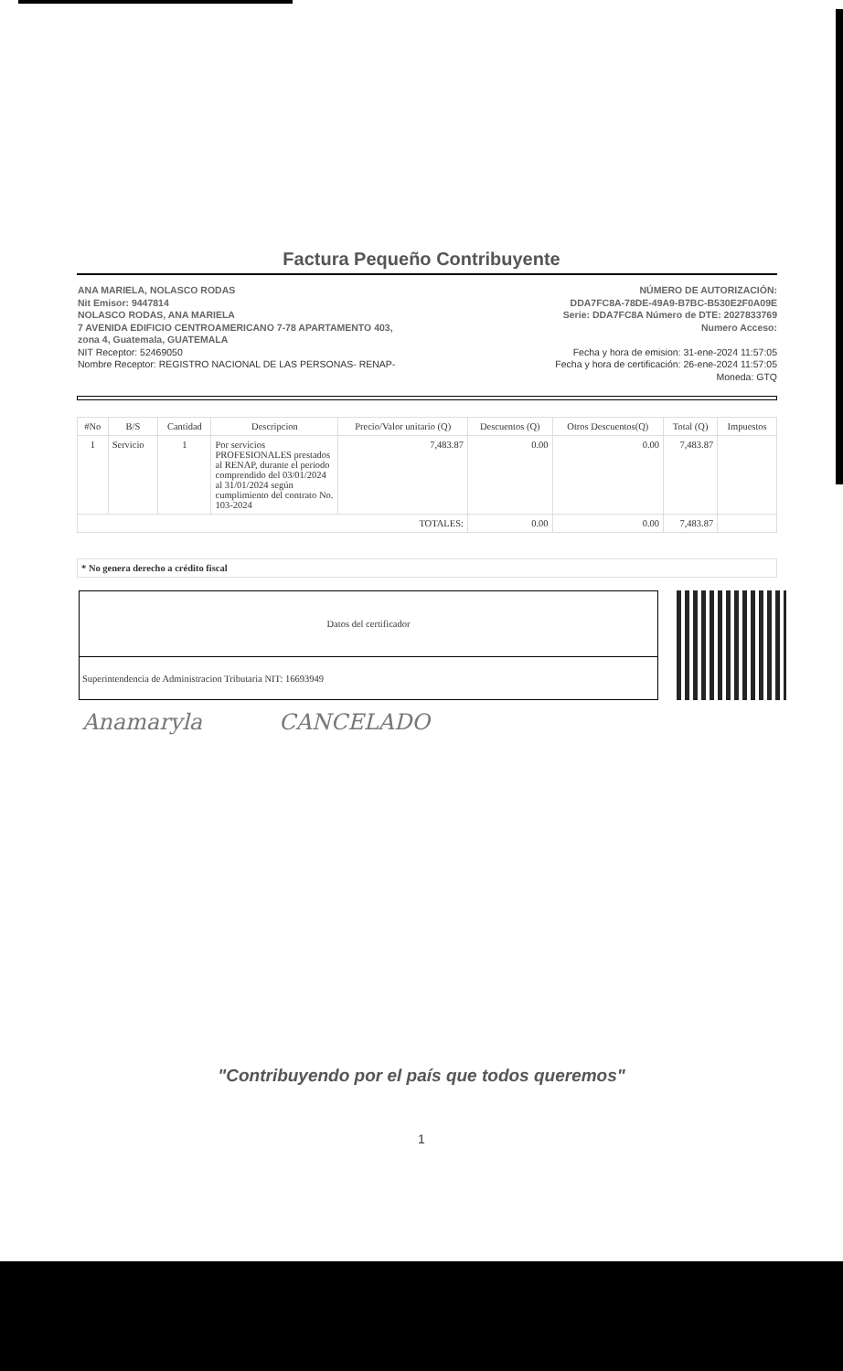Factura Pequeño Contribuyente
ANA MARIELA, NOLASCO RODAS
Nit Emisor: 9447814
NOLASCO RODAS, ANA MARIELA
7 AVENIDA EDIFICIO CENTROAMERICANO 7-78 APARTAMENTO 403,
zona 4, Guatemala, GUATEMALA
NIT Receptor: 52469050
Nombre Receptor: REGISTRO NACIONAL DE LAS PERSONAS- RENAP-
NÚMERO DE AUTORIZACIÓN:
DDA7FC8A-78DE-49A9-B7BC-B530E2F0A09E
Serie: DDA7FC8A Número de DTE: 2027833769
Numero Acceso:
Fecha y hora de emision: 31-ene-2024 11:57:05
Fecha y hora de certificación: 26-ene-2024 11:57:05
Moneda: GTQ
| #No | B/S | Cantidad | Descripcion | Precio/Valor unitario (Q) | Descuentos (Q) | Otros Descuentos(Q) | Total (Q) | Impuestos |
| --- | --- | --- | --- | --- | --- | --- | --- | --- |
| 1 | Servicio | 1 | Por servicios PROFESIONALES prestados al RENAP, durante el periodo comprendido del 03/01/2024 al 31/01/2024 según cumplimiento del contrato No. 103-2024 | 7,483.87 | 0.00 | 0.00 | 7,483.87 | |
| TOTALES: | | | | | 0.00 | 0.00 | 7,483.87 | |
* No genera derecho a crédito fiscal
| Datos del certificador |
| Superintendencia de Administracion Tributaria NIT: 16693949 |
Anamaryla CANCELADO
"Contribuyendo por el país que todos queremos"
1